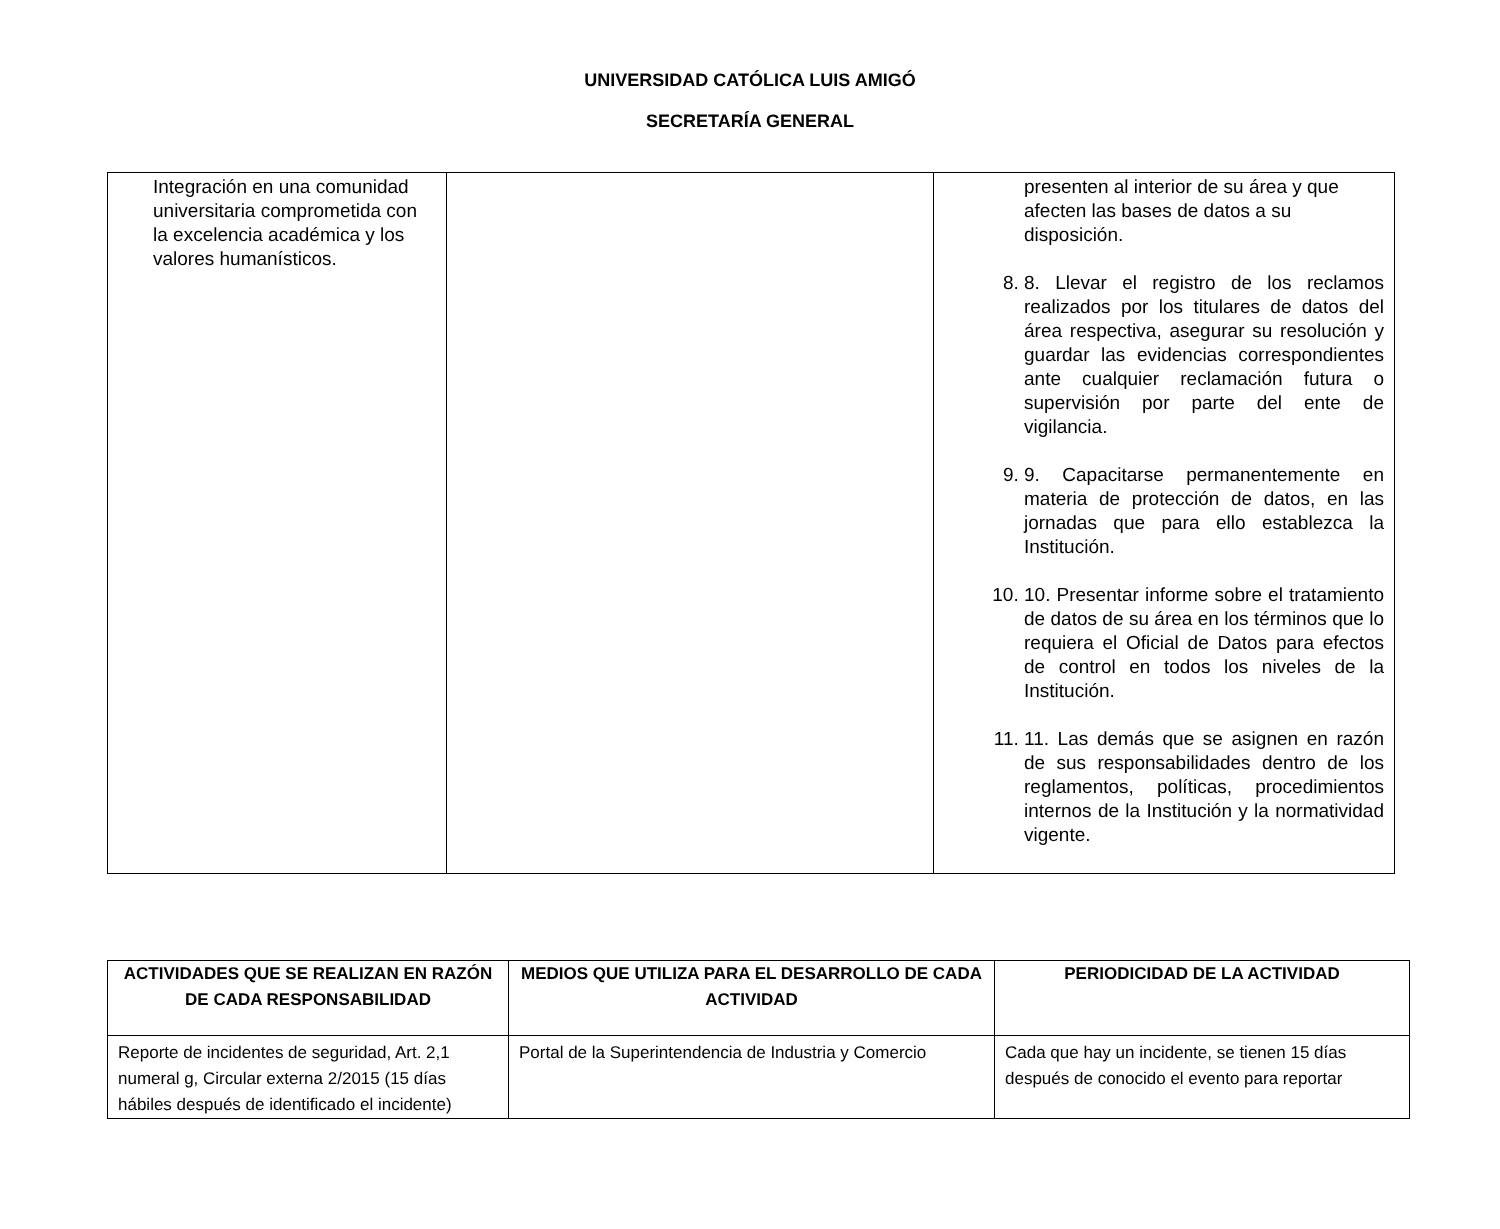UNIVERSIDAD CATÓLICA LUIS AMIGÓ
SECRETARÍA GENERAL
| Integración en una comunidad universitaria comprometida con la excelencia académica y los valores humanísticos. | | presenten al interior de su área y que afecten las bases de datos a su disposición. 8. 8. Llevar el registro de los reclamos realizados por los titulares de datos del área respectiva, asegurar su resolución y guardar las evidencias correspondientes ante cualquier reclamación futura o supervisión por parte del ente de vigilancia. 9. 9. Capacitarse permanentemente en materia de protección de datos, en las jornadas que para ello establezca la Institución. 10. 10. Presentar informe sobre el tratamiento de datos de su área en los términos que lo requiera el Oficial de Datos para efectos de control en todos los niveles de la Institución. 11. 11. Las demás que se asignen en razón de sus responsabilidades dentro de los reglamentos, políticas, procedimientos internos de la Institución y la normatividad vigente. |
| ACTIVIDADES QUE SE REALIZAN EN RAZÓN DE CADA RESPONSABILIDAD | MEDIOS QUE UTILIZA PARA EL DESARROLLO DE CADA ACTIVIDAD | PERIODICIDAD DE LA ACTIVIDAD |
| --- | --- | --- |
| Reporte de incidentes de seguridad, Art. 2,1 numeral g, Circular externa 2/2015 (15 días hábiles después de identificado el incidente) | Portal de la Superintendencia de Industria y Comercio | Cada que hay un incidente, se tienen 15 días después de conocido el evento para reportar |